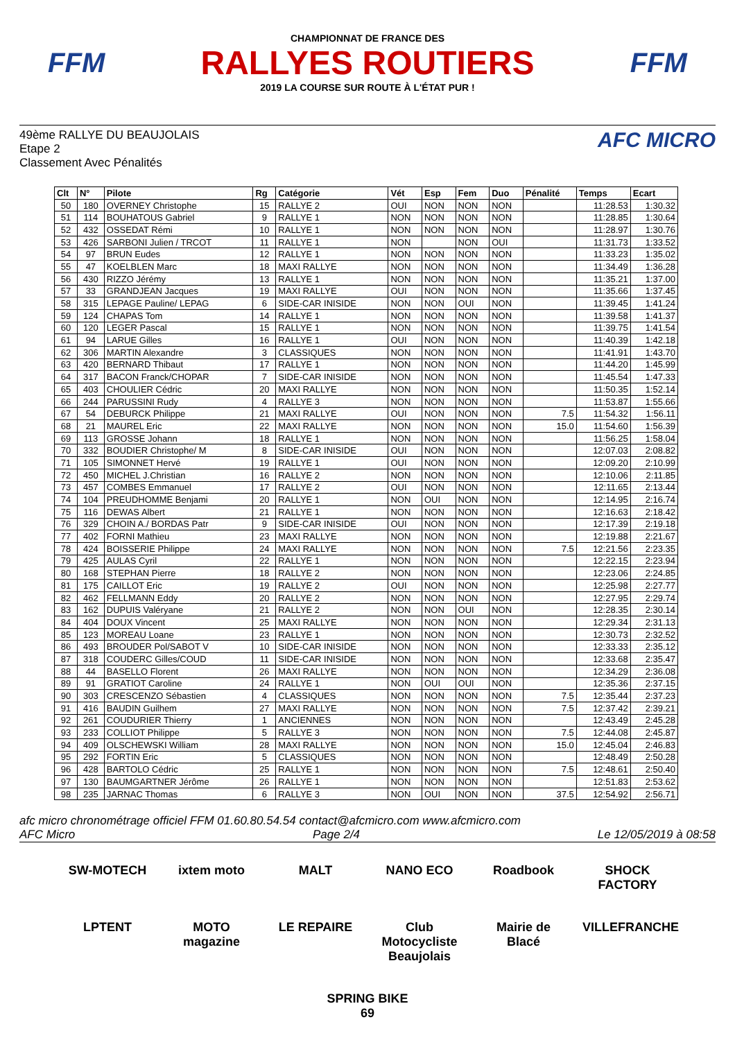FFM
CHAMPIONNAT DE FRANCE DES
RALLYES ROUTIERS
2019 LA COURSE SUR ROUTE À L'ÉTAT PUR !
FFM
49ème RALLYE DU BEAUJOLAIS
Etape 2
Classement Avec Pénalités
AFC MICRO
| Clt | N° | Pilote | Rg | Catégorie | Vét | Esp | Fem | Duo | Pénalité | Temps | Ecart |
| --- | --- | --- | --- | --- | --- | --- | --- | --- | --- | --- | --- |
| 50 | 180 | OVERNEY Christophe | 15 | RALLYE 2 | OUI | NON | NON | NON | | 11:28.53 | 1:30.32 |
| 51 | 114 | BOUHATOUS Gabriel | 9 | RALLYE 1 | NON | NON | NON | NON | | 11:28.85 | 1:30.64 |
| 52 | 432 | OSSEDAT Rémi | 10 | RALLYE 1 | NON | NON | NON | NON | | 11:28.97 | 1:30.76 |
| 53 | 426 | SARBONI Julien / TRCOT | 11 | RALLYE 1 | NON | | NON | OUI | | 11:31.73 | 1:33.52 |
| 54 | 97 | BRUN Eudes | 12 | RALLYE 1 | NON | NON | NON | NON | | 11:33.23 | 1:35.02 |
| 55 | 47 | KOELBLEN Marc | 18 | MAXI RALLYE | NON | NON | NON | NON | | 11:34.49 | 1:36.28 |
| 56 | 430 | RIZZO Jérémy | 13 | RALLYE 1 | NON | NON | NON | NON | | 11:35.21 | 1:37.00 |
| 57 | 33 | GRANDJEAN Jacques | 19 | MAXI RALLYE | OUI | NON | NON | NON | | 11:35.66 | 1:37.45 |
| 58 | 315 | LEPAGE Pauline/ LEPAG | 6 | SIDE-CAR INISIDE | NON | NON | OUI | NON | | 11:39.45 | 1:41.24 |
| 59 | 124 | CHAPAS Tom | 14 | RALLYE 1 | NON | NON | NON | NON | | 11:39.58 | 1:41.37 |
| 60 | 120 | LEGER Pascal | 15 | RALLYE 1 | NON | NON | NON | NON | | 11:39.75 | 1:41.54 |
| 61 | 94 | LARUE Gilles | 16 | RALLYE 1 | OUI | NON | NON | NON | | 11:40.39 | 1:42.18 |
| 62 | 306 | MARTIN Alexandre | 3 | CLASSIQUES | NON | NON | NON | NON | | 11:41.91 | 1:43.70 |
| 63 | 420 | BERNARD Thibaut | 17 | RALLYE 1 | NON | NON | NON | NON | | 11:44.20 | 1:45.99 |
| 64 | 317 | BACON Franck/CHOPAR | 7 | SIDE-CAR INISIDE | NON | NON | NON | NON | | 11:45.54 | 1:47.33 |
| 65 | 403 | CHOULIER Cédric | 20 | MAXI RALLYE | NON | NON | NON | NON | | 11:50.35 | 1:52.14 |
| 66 | 244 | PARUSSINI Rudy | 4 | RALLYE 3 | NON | NON | NON | NON | | 11:53.87 | 1:55.66 |
| 67 | 54 | DEBURCK Philippe | 21 | MAXI RALLYE | OUI | NON | NON | NON | 7.5 | 11:54.32 | 1:56.11 |
| 68 | 21 | MAUREL Eric | 22 | MAXI RALLYE | NON | NON | NON | NON | 15.0 | 11:54.60 | 1:56.39 |
| 69 | 113 | GROSSE Johann | 18 | RALLYE 1 | NON | NON | NON | NON | | 11:56.25 | 1:58.04 |
| 70 | 332 | BOUDIER Christophe/ M | 8 | SIDE-CAR INISIDE | OUI | NON | NON | NON | | 12:07.03 | 2:08.82 |
| 71 | 105 | SIMONNET Hervé | 19 | RALLYE 1 | OUI | NON | NON | NON | | 12:09.20 | 2:10.99 |
| 72 | 450 | MICHEL J.Christian | 16 | RALLYE 2 | NON | NON | NON | NON | | 12:10.06 | 2:11.85 |
| 73 | 457 | COMBES Emmanuel | 17 | RALLYE 2 | OUI | NON | NON | NON | | 12:11.65 | 2:13.44 |
| 74 | 104 | PREUDHOMME Benjami | 20 | RALLYE 1 | NON | OUI | NON | NON | | 12:14.95 | 2:16.74 |
| 75 | 116 | DEWAS Albert | 21 | RALLYE 1 | NON | NON | NON | NON | | 12:16.63 | 2:18.42 |
| 76 | 329 | CHOIN A./ BORDAS Patr | 9 | SIDE-CAR INISIDE | OUI | NON | NON | NON | | 12:17.39 | 2:19.18 |
| 77 | 402 | FORNI Mathieu | 23 | MAXI RALLYE | NON | NON | NON | NON | | 12:19.88 | 2:21.67 |
| 78 | 424 | BOISSERIE Philippe | 24 | MAXI RALLYE | NON | NON | NON | NON | 7.5 | 12:21.56 | 2:23.35 |
| 79 | 425 | AULAS Cyril | 22 | RALLYE 1 | NON | NON | NON | NON | | 12:22.15 | 2:23.94 |
| 80 | 168 | STEPHAN Pierre | 18 | RALLYE 2 | NON | NON | NON | NON | | 12:23.06 | 2:24.85 |
| 81 | 175 | CAILLOT Eric | 19 | RALLYE 2 | OUI | NON | NON | NON | | 12:25.98 | 2:27.77 |
| 82 | 462 | FELLMANN Eddy | 20 | RALLYE 2 | NON | NON | NON | NON | | 12:27.95 | 2:29.74 |
| 83 | 162 | DUPUIS Valéryane | 21 | RALLYE 2 | NON | NON | OUI | NON | | 12:28.35 | 2:30.14 |
| 84 | 404 | DOUX Vincent | 25 | MAXI RALLYE | NON | NON | NON | NON | | 12:29.34 | 2:31.13 |
| 85 | 123 | MOREAU Loane | 23 | RALLYE 1 | NON | NON | NON | NON | | 12:30.73 | 2:32.52 |
| 86 | 493 | BROUDER Pol/SABOT V | 10 | SIDE-CAR INISIDE | NON | NON | NON | NON | | 12:33.33 | 2:35.12 |
| 87 | 318 | COUDERC Gilles/COUD | 11 | SIDE-CAR INISIDE | NON | NON | NON | NON | | 12:33.68 | 2:35.47 |
| 88 | 44 | BASELLO Florent | 26 | MAXI RALLYE | NON | NON | NON | NON | | 12:34.29 | 2:36.08 |
| 89 | 91 | GRATIOT Caroline | 24 | RALLYE 1 | NON | OUI | OUI | NON | | 12:35.36 | 2:37.15 |
| 90 | 303 | CRESCENZO Sébastien | 4 | CLASSIQUES | NON | NON | NON | NON | 7.5 | 12:35.44 | 2:37.23 |
| 91 | 416 | BAUDIN Guilhem | 27 | MAXI RALLYE | NON | NON | NON | NON | 7.5 | 12:37.42 | 2:39.21 |
| 92 | 261 | COUDURIER Thierry | 1 | ANCIENNES | NON | NON | NON | NON | | 12:43.49 | 2:45.28 |
| 93 | 233 | COLLIOT Philippe | 5 | RALLYE 3 | NON | NON | NON | NON | 7.5 | 12:44.08 | 2:45.87 |
| 94 | 409 | OLSCHEWSKI William | 28 | MAXI RALLYE | NON | NON | NON | NON | 15.0 | 12:45.04 | 2:46.83 |
| 95 | 292 | FORTIN Eric | 5 | CLASSIQUES | NON | NON | NON | NON | | 12:48.49 | 2:50.28 |
| 96 | 428 | BARTOLO Cédric | 25 | RALLYE 1 | NON | NON | NON | NON | 7.5 | 12:48.61 | 2:50.40 |
| 97 | 130 | BAUMGARTNER Jérôme | 26 | RALLYE 1 | NON | NON | NON | NON | | 12:51.83 | 2:53.62 |
| 98 | 235 | JARNAC Thomas | 6 | RALLYE 3 | NON | OUI | NON | NON | 37.5 | 12:54.92 | 2:56.71 |
afc micro chronométrage officiel FFM 01.60.80.54.54 contact@afcmicro.com www.afcmicro.com
AFC Micro Page 2/4 Le 12/05/2019 à 08:58
SW-MOTECH ixtem moto MALT NANO ECO Roadbook SHOCK FACTORY LPTENT MOTO magazine LE REPAIRE Club Motocycliste Beaujolais Mairie de Blacé VILLEFRANCHE SPRING BIKE 69